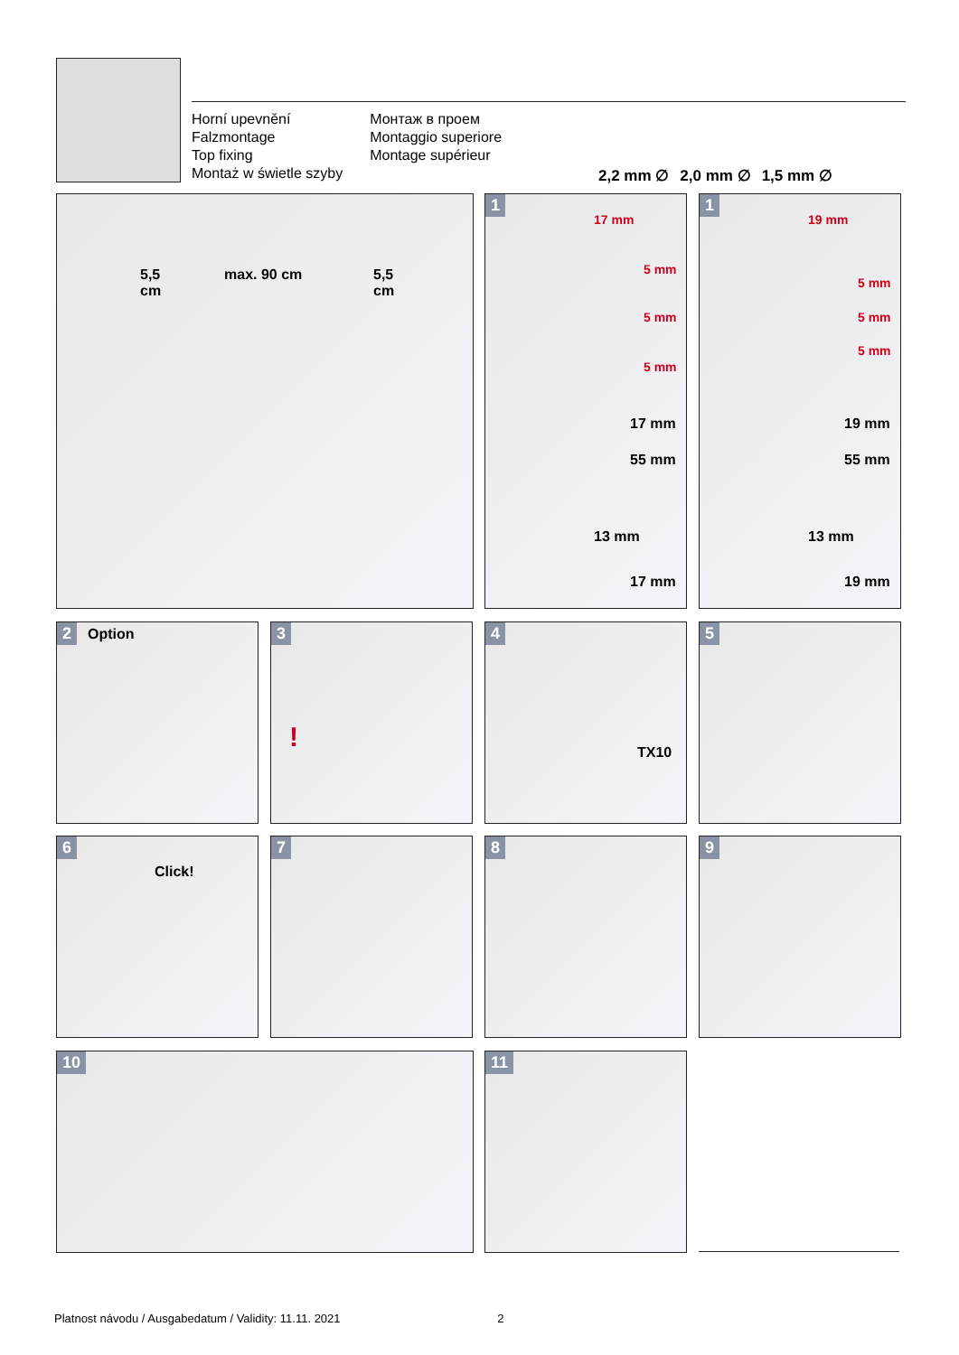Horní upevnění
Falzmontage
Top fixing
Montaż w świetle szyby
Монтаж в проем
Montaggio superiore
Montage supérieur
2,2 mm ∅ 2,0 mm ∅ 1,5 mm ∅
5,5
cm
max. 90 cm
5,5
cm
1
17 mm
5 mm
5 mm
5 mm
17 mm
55 mm
13 mm
17 mm
1
19 mm
5 mm
5 mm
5 mm
19 mm
55 mm
13 mm
19 mm
2 Option 3! 4
TX10
5
6
Click!
7 8 9
10 11
Platnost návodu / Ausgabedatum / Validity: 11.11. 2021 2